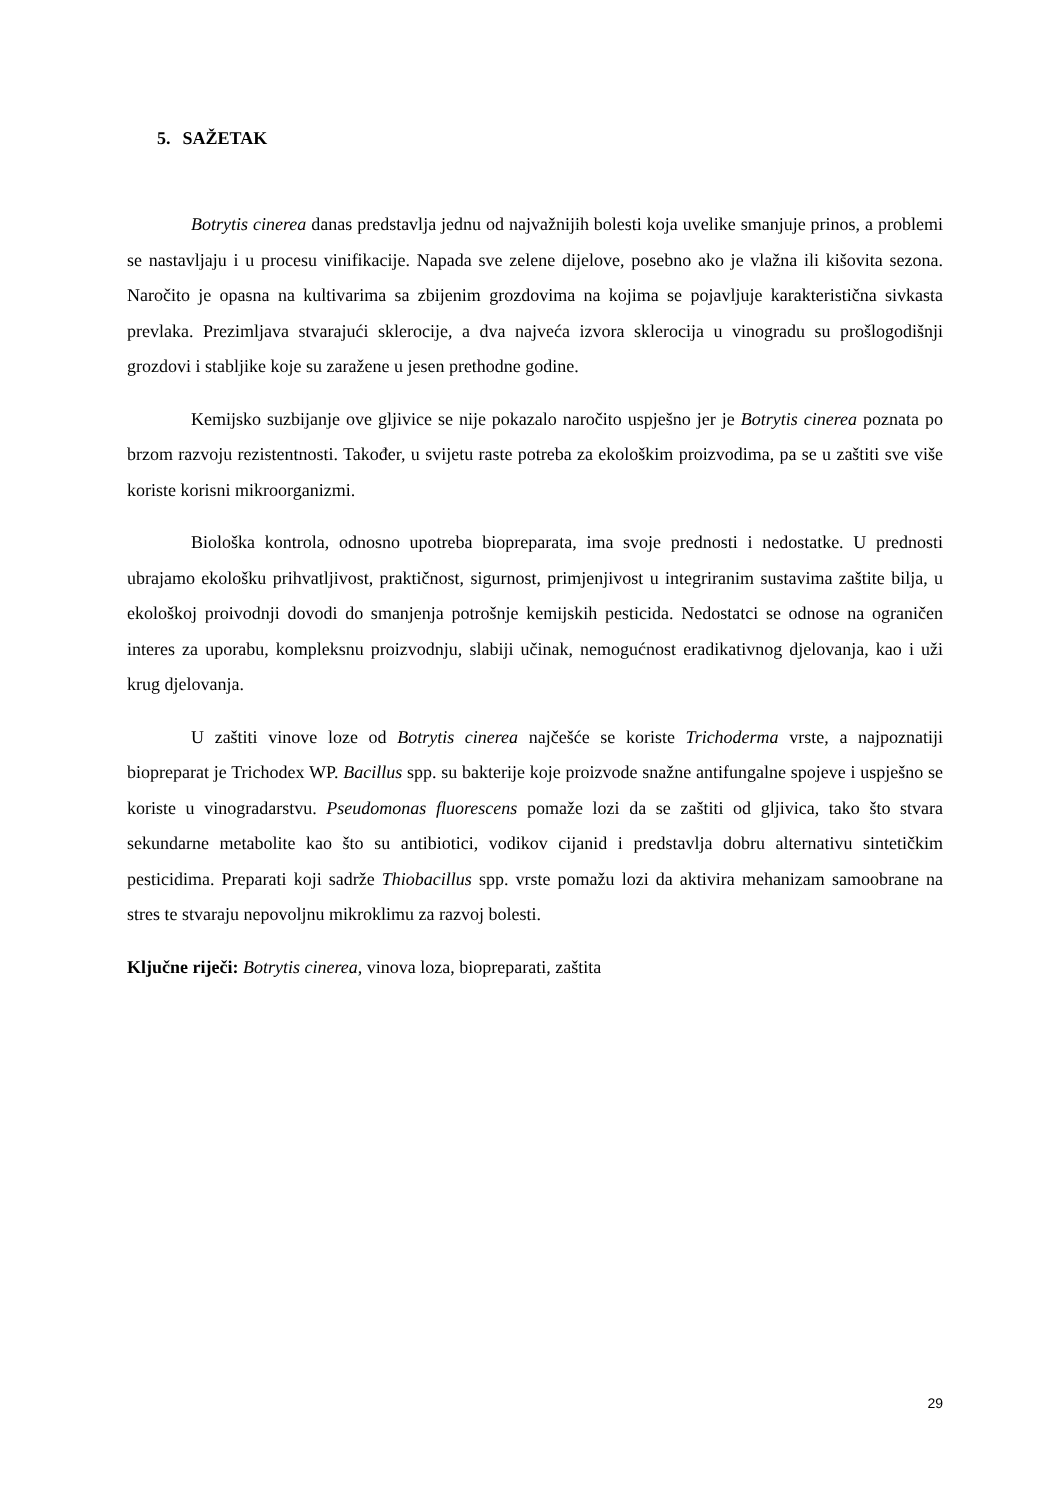5. SAŽETAK
Botrytis cinerea danas predstavlja jednu od najvažnijih bolesti koja uvelike smanjuje prinos, a problemi se nastavljaju i u procesu vinifikacije. Napada sve zelene dijelove, posebno ako je vlažna ili kišovita sezona. Naročito je opasna na kultivarima sa zbijenim grozdovima na kojima se pojavljuje karakteristična sivkasta prevlaka. Prezimljava stvarajući sklerocije, a dva najveća izvora sklerocija u vinogradu su prošlogodišnji grozdovi i stabljike koje su zaražene u jesen prethodne godine.
Kemijsko suzbijanje ove gljivice se nije pokazalo naročito uspješno jer je Botrytis cinerea poznata po brzom razvoju rezistentnosti. Također, u svijetu raste potreba za ekološkim proizvodima, pa se u zaštiti sve više koriste korisni mikroorganizmi.
Biološka kontrola, odnosno upotreba biopreparata, ima svoje prednosti i nedostatke. U prednosti ubrajamo ekološku prihvatljivost, praktičnost, sigurnost, primjenjivost u integriranim sustavima zaštite bilja, u ekološkoj proivodnji dovodi do smanjenja potrošnje kemijskih pesticida. Nedostatci se odnose na ograničen interes za uporabu, kompleksnu proizvodnju, slabiji učinak, nemogućnost eradikativnog djelovanja, kao i uži krug djelovanja.
U zaštiti vinove loze od Botrytis cinerea najčešće se koriste Trichoderma vrste, a najpoznatiji biopreparat je Trichodex WP. Bacillus spp. su bakterije koje proizvode snažne antifungalne spojeve i uspješno se koriste u vinogradarstvu. Pseudomonas fluorescens pomaže lozi da se zaštiti od gljivica, tako što stvara sekundarne metabolite kao što su antibiotici, vodikov cijanid i predstavlja dobru alternativu sintetičkim pesticidima. Preparati koji sadrže Thiobacillus spp. vrste pomažu lozi da aktivira mehanizam samoobrane na stres te stvaraju nepovoljnu mikroklimu za razvoj bolesti.
Ključne riječi: Botrytis cinerea, vinova loza, biopreparati, zaštita
29